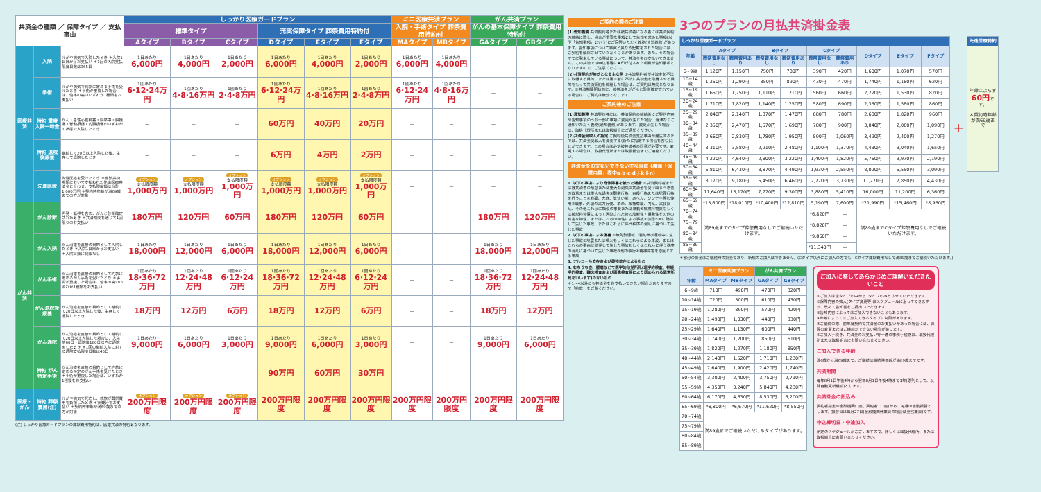| 共済金の種類 ／ 保障タイプ ／ 支払事由 | | | しっかり医療ガードプラン | | | | | | ミニ医療共済プラン | | がん共済プラン | |
| --- | --- | --- | --- | --- | --- | --- | --- | --- | --- | --- | --- | --- |
| | | | 標準タイプ | | | 充実保障タイプ 葬祭費用特約付 | | | 入院・手術タイプ 葬祭費用特約付 | | がんの基本保障タイプ 葬祭費用特約付 | |
| | | | Aタイプ | Bタイプ | Cタイプ | Dタイプ | Eタイプ | Fタイプ | MAタイプ | MBタイプ | GAタイプ | GBタイプ |
| 医療共済 | 入院 | けがや病気で入院したとき ＊入院1日目からお支払い ＊1回の入院支払限度日数は365日 | 1日あたり 6,000円 | 1日あたり 4,000円 | 1日あたり 2,000円 | 1日あたり 6,000円 | 1日あたり 4,000円 | 1日あたり 2,000円 | 1日あたり 6,000円 | 1日あたり 4,000円 | — | — |
| | 手術 | けがや病気で約款に定める手術を受けたとき ＊手術が重複した場合は、倍率の高いいずれか1種類をお支払い | 1回あたり 6·12·24万円 | 1回あたり 4·8·16万円 | 1回あたり 2·4·8万円 | 1回あたり 6·12·24万円 | 1回あたり 4·8·16万円 | 1回あたり 2·4·8万円 | 1回あたり 6·12·24万円 | 1回あたり 4·8·16万円 | — | — |
| | 特約 重度入院一時金 | がん・急性心筋梗塞・脳卒中・脳挫傷・脊髄損傷・内臓損傷のいずれかの状態で入院したとき | — | — | — | 60万円 | 40万円 | 20万円 | — | — | — | — |
| | 特約 退院後療養 | 継続して20日以上入院した後、生存して退院したとき | — | — | — | 6万円 | 4万円 | 2万円 | — | — | — | — |
| | 先進医療 | 先進医療を受けたとき ＊当該共済期間において支払われた先進医療共済金と合わせ、支払限度額は合計1,000万円 ＊契約時年齢が満69歳までの方が対象 | オプション 支払限度額 1,000万円 | オプション 支払限度額 1,000万円 | オプション 支払限度額 1,000万円 | オプション 支払限度額 1,000万円 | オプション 支払限度額 1,000万円 | オプション 支払限度額 1,000万円 | — | — | — | — |
| がん共済 | がん診断 | 再発・転移を含め、がんと診断確定されたとき ＊共済期間を通じて1回限りのお支払い | 180万円 | 120万円 | 60万円 | 180万円 | 120万円 | 60万円 | — | — | 180万円 | 120万円 |
| | がん入院 | がん治療を直接の目的として入院したとき ＊入院1日目からお支払い ＊入院日数に制限なし | 1日あたり 18,000円 | 1日あたり 12,000円 | 1日あたり 6,000円 | 1日あたり 18,000円 | 1日あたり 12,000円 | 1日あたり 6,000円 | — | — | 1日あたり 18,000円 | 1日あたり 12,000円 |
| | がん手術 | がん治療を直接の目的として約款に定めるがん手術を受けたとき ＊手術が重複した場合は、倍率の高いいずれか1種類をお支払い | 1回あたり 18·36·72万円 | 1回あたり 12·24·48万円 | 1回あたり 6·12·24万円 | 1回あたり 18·36·72万円 | 1回あたり 12·24·48万円 | 1回あたり 6·12·24万円 | — | — | 1回あたり 18·36·72万円 | 1回あたり 12·24·48万円 |
| | がん退院後療養 | がん治療を直接の目的として継続して20日以上入院した後、生存して退院したとき | 18万円 | 12万円 | 6万円 | 18万円 | 12万円 | 6万円 | — | — | 18万円 | 12万円 |
| | がん通院 | がん治療を直接の目的として継続して20日以上入院した場合に、入院前60日・退院後180日以内に通院をしたとき ＊1回の継続入院に対する通院支払限度日数は45日 | 1日あたり 9,000円 | 1日あたり 6,000円 | 1日あたり 3,000円 | 1日あたり 9,000円 | 1日あたり 6,000円 | 1日あたり 3,000円 | — | — | 1日あたり 9,000円 | 1日あたり 6,000円 |
| | 特約 がん特定手術 | がん治療を直接の目的として約款に定める特定のがん手術を受けたとき ＊手術が重複した場合は、いずれか1種類をお支払い | — | — | — | 90万円 | 60万円 | 30万円 | — | — | — | — |
| 医療・がん | 特約 葬祭費用(注) | けがや病気で死亡し、親族が葬祭費用を負担したとき ＊実費分をお支払い ＊契約時年齢が満69歳までの方が対象 | オプション 200万円限度 | オプション 200万円限度 | オプション 200万円限度 | 200万円限度 | 200万円限度 | 200万円限度 | 200万円限度 | 200万円限度 | 200万円限度 | 200万円限度 |
(注) しっかり医療ガードプランの葬祭費用特約は、医療共済の特約となります。
ご契約の際のご注意
(1)告知義務 共済契約者または被共済者になる者には共済契約の締結に際し、当会が重要な事項として告知を求めた事項(以下「告知事項」という)にご回答いただく義務(告知義務)があります。告知事項について事実と異なる記載をされた場合には、ご契約を解除させていただくことがあります。また、その場合すでに発生している事故について、共済金をお支払いできません。この共済では申込書等に★印が付された項目が告知事項となりますので、ご注意ください。
(2)共済契約が無効となる主な例 ①共済契約者が共済金を不法に取得する目的、または第三者に不法に共済金を取得させる目的をもって共済契約を締結した場合は、ご契約は無効となります。②共済期間開始前に、被共済者ががんと診断確定されている場合は、ご契約は無効となります。
ご契約後のご注意
(1)通知義務 共済契約者には、共済契約の締結後にご契約内容や告知事項のうち一部の事項に変更が生じた場合、遅滞なくご通知いただく義務(通知義務)があります。変更が生じた場合は、取扱代理所または取扱組合にご通知ください。
(2)共済金受取人の指定 ご契約後共済金支払事由が発生するまでは、共済金受取人を変更する(新たに指定する場合を含む)ことができます。この場合は必ず被共済者の同意が必要です。変更する場合は、取扱代理所または取扱組合までご連絡ください。
共済金をお支払いできない主な理由 (裏面「保障内容」表中a·b·c·d·j·k·l·n)
1. 以下の事由により身体障害を被った場合 ①共済契約者または被共済者の故意または重大な過失②共済金を受け取るべき者の故意または重大な過失③闘争行為、自殺行為または犯罪行為を行うこと④麻薬、大麻、覚せい剤、あへん、シンナー等の使用⑤戦争、外国の武力行使、革命、政権奪取、内乱、武装反乱、その他これらに類似の事変または暴動⑥核燃料物質もしくは核燃料物質によって汚染された物の放射性・爆発性その他の有害な特性、またはこれらの特性による事故⑦前記⑤⑥に随伴して生じた事故、またはこれらに伴う秩序の混乱に基づいて生じた事故
2. 以下の事由による傷害 ①無免許運転、酒気帯び運転中に生じた事故②地震または噴火もしくはこれらによる津波、またはこれらの事由に随伴して生じた事故もしくはこれらに伴う秩序の混乱に基づいて生じた事故③刑の執行④精神障害を原因とする事故
3. アルコール依存および薬物依存によるもの
4. むちうち症、腰痛などで医学的他覚所見(理学的検査、神経学的検査、臨床検査および画像検査等により認められる異常所見をいいます)のないもの
＊1～4以外にも共済金をお支払いできない場合がありますので「約款」をご覧ください。
3つのプランの月払共済掛金表
| しっかり医療ガードプラン | | | | | | | | | |
| --- | --- | --- | --- | --- | --- | --- | --- | --- | --- |
| 年齢 | Aタイプ | | Bタイプ | | Cタイプ | | Dタイプ | Eタイプ | Fタイプ |
| | 葬祭費用なし | 葬祭費用あり | 葬祭費用なし | 葬祭費用あり | 葬祭費用なし | 葬祭費用あり | | | |
| 6~9歳 | 1,120円 | 1,150円 | 750円 | 780円 | 390円 | 420円 | 1,600円 | 1,070円 | 570円 |
| 10~14歳 | 1,250円 | 1,290円 | 850円 | 890円 | 430円 | 470円 | 1,740円 | 1,180円 | 620円 |
| 15~19歳 | 1,650円 | 1,750円 | 1,110円 | 1,210円 | 560円 | 660円 | 2,220円 | 1,530円 | 820円 |
| 20~24歳 | 1,710円 | 1,820円 | 1,140円 | 1,250円 | 580円 | 690円 | 2,330円 | 1,580円 | 860円 |
| 25~29歳 | 2,040円 | 2,140円 | 1,370円 | 1,470円 | 680円 | 780円 | 2,680円 | 1,820円 | 960円 |
| 30~34歳 | 2,350円 | 2,470円 | 1,570円 | 1,690円 | 780円 | 900円 | 3,040円 | 2,060円 | 1,090円 |
| 35~39歳 | 2,660円 | 2,830円 | 1,780円 | 1,950円 | 890円 | 1,060円 | 3,490円 | 2,400円 | 1,270円 |
| 40~44歳 | 3,310円 | 3,580円 | 2,210円 | 2,480円 | 1,100円 | 1,370円 | 4,430円 | 3,040円 | 1,650円 |
| 45~49歳 | 4,220円 | 4,640円 | 2,800円 | 3,220円 | 1,400円 | 1,820円 | 5,760円 | 3,970円 | 2,190円 |
| 50~54歳 | 5,810円 | 6,430円 | 3,870円 | 4,490円 | 1,930円 | 2,550円 | 8,020円 | 5,550円 | 3,090円 |
| 55~59歳 | 8,170円 | 9,180円 | 5,450円 | 6,460円 | 2,720円 | 3,730円 | 11,270円 | 7,850円 | 4,430円 |
| 60~64歳 | 11,640円 | 13,170円 | 7,770円 | 9,300円 | 3,880円 | 5,410円 | 16,000円 | 11,200円 | 6,360円 |
| 65~69歳 | *15,600円 | *18,010円 | *10,400円 | *12,810円 | 5,190円 | 7,600円 | *21,990円 | *15,460円 | *8,930円 |
| 70~74歳 | 満89歳までCタイプ葬祭費用なしでご継続いただけます。 | | | | *6,820円 | — | 満89歳までCタイプ葬祭費用なしでご継続いただけます。 | | |
| 75~79歳 | | | | | *8,820円 | — | | | |
| 80~84歳 | | | | | *9,860円 | — | | | |
| 85~89歳 | | | | | *11,340円 | — | | | |
＋
| 先進医療特約 |
| --- |
| 年齢によらず 60円 です。 ＊契約時年齢が満69歳まで |
＊部分の掛金はご継続時の掛金であり、新規のご加入はできません。(Cタイプ以外にご加入の方でも、Cタイプ葬祭費用なしで満89歳までご継続いただけます。)
| | ミニ医療共済プラン | | がん共済プラン | |
| --- | --- | --- | --- | --- |
| 年齢 | MAタイプ | MBタイプ | GAタイプ | GBタイプ |
| 6~9歳 | 710円 | 490円 | 470円 | 320円 |
| 10~14歳 | 720円 | 500円 | 610円 | 430円 |
| 15~19歳 | 1,280円 | 890円 | 570円 | 420円 |
| 20~24歳 | 1,490円 | 1,030円 | 440円 | 330円 |
| 25~29歳 | 1,640円 | 1,130円 | 600円 | 440円 |
| 30~34歳 | 1,740円 | 1,200円 | 850円 | 610円 |
| 35~39歳 | 1,820円 | 1,270円 | 1,180円 | 850円 |
| 40~44歳 | 2,140円 | 1,520円 | 1,710円 | 1,230円 |
| 45~49歳 | 2,640円 | 1,900円 | 2,420円 | 1,740円 |
| 50~54歳 | 3,300円 | 2,400円 | 3,750円 | 2,710円 |
| 55~59歳 | 4,350円 | 3,240円 | 5,840円 | 4,230円 |
| 60~64歳 | 6,170円 | 4,630円 | 8,530円 | 6,200円 |
| 65~69歳 | *8,800円 | *6,670円 | *11,620円 | *8,550円 |
| 70~74歳 | 満89歳までご継続いただけるタイプがあります。 | | | |
| 75~79歳 | | | | |
| 80~84歳 | | | | |
| 85~89歳 | | | | |
ご加入に際してあらかじめご理解いただきたいこと
①ご加入は全タイプの中から1タイプのみとさせていただきます。
②保障内容の拡大(タイプ変更等)はスケジュールに沿ってできますが、改めて告知書をご提出いただきます。
③告知内容によってはご加入できないこともあります。
④年齢によってはご加入できるタイプに制限があります。
⑤ご継続の際、前年度契約で共済金のお支払いがあった場合には、保障の変更またはご継続ができない場合があります。
⑥ご加入手続き、共済金のお支払い等一連の事務手続きは、取扱代理所または取扱組合にお問い合わせください。
ご加入できる年齢
満6歳から満69歳まで。ご継続は継続時年齢が満89歳までです。
共済期間
毎年8月1日午後4時から翌年8月1日午後4時まで1年(原則として、以降自動更新継続)とします。
共済掛金の払込み
契約者指定の金融機関口座(1契約者1口座)から、毎月の自動振替とします。振替日は毎月27日(金融機関休業日の場合は翌営業日)です。
申込締切日・中途加入
所定のスケジュールがございますので、詳しくは取扱代理所、または取扱組合にお問い合わせください。